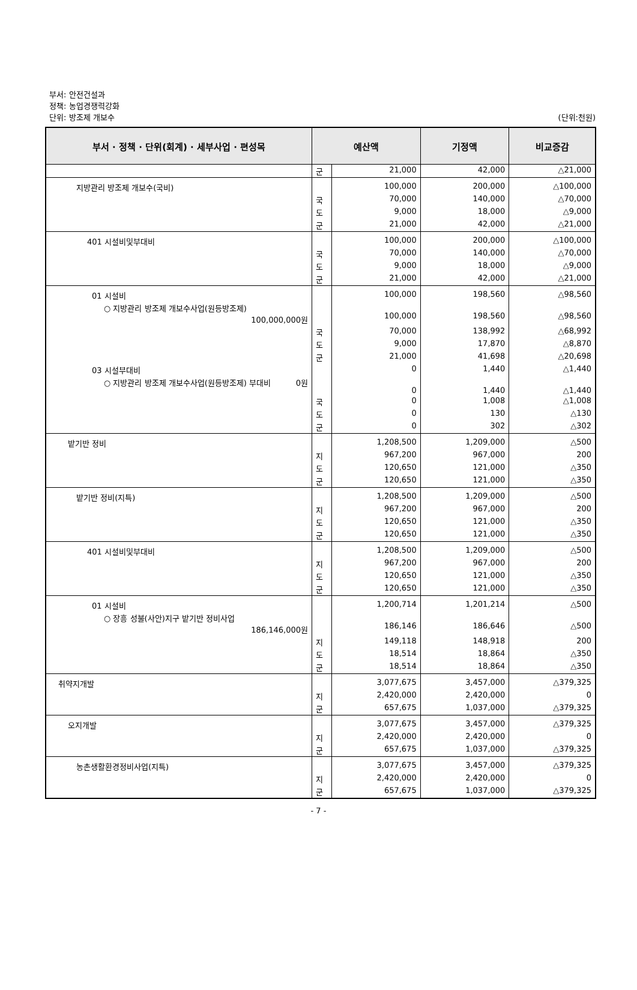부서: 안전건설과
정책: 농업경쟁력강화
단위: 방조제 개보수 (단위:천원)
| 부서 · 정책 · 단위(회계) · 세부사업 · 편성목 | 예산액 | | 기정액 | 비교증감 |
| --- | --- | --- | --- | --- |
| | 군 | 21,000 | 42,000 | △21,000 |
| 지방관리 방조제 개보수(국비) | | 100,000 | 200,000 | △100,000 |
| | 국 | 70,000 | 140,000 | △70,000 |
| | 도 | 9,000 | 18,000 | △9,000 |
| | 군 | 21,000 | 42,000 | △21,000 |
| 401 시설비및부대비 | | 100,000 | 200,000 | △100,000 |
| | 국 | 70,000 | 140,000 | △70,000 |
| | 도 | 9,000 | 18,000 | △9,000 |
| | 군 | 21,000 | 42,000 | △21,000 |
| 01 시설비 | | 100,000 | 198,560 | △98,560 |
| ○ 지방관리 방조제 개보수사업(원등방조제) 100,000,000원 | | 100,000 | 198,560 | △98,560 |
| | 국 | 70,000 | 138,992 | △68,992 |
| | 도 | 9,000 | 17,870 | △8,870 |
| | 군 | 21,000 | 41,698 | △20,698 |
| 03 시설부대비 | | 0 | 1,440 | △1,440 |
| ○ 지방관리 방조제 개보수사업(원등방조제) 부대비 0원 | | 0 | 1,440 | △1,440 |
| | 국 | 0 | 1,008 | △1,008 |
| | 도 | 0 | 130 | △130 |
| | 군 | 0 | 302 | △302 |
| 밭기반 정비 | | 1,208,500 | 1,209,000 | △500 |
| | 지 | 967,200 | 967,000 | 200 |
| | 도 | 120,650 | 121,000 | △350 |
| | 군 | 120,650 | 121,000 | △350 |
| 밭기반 정비(지특) | | 1,208,500 | 1,209,000 | △500 |
| | 지 | 967,200 | 967,000 | 200 |
| | 도 | 120,650 | 121,000 | △350 |
| | 군 | 120,650 | 121,000 | △350 |
| 401 시설비및부대비 | | 1,208,500 | 1,209,000 | △500 |
| | 지 | 967,200 | 967,000 | 200 |
| | 도 | 120,650 | 121,000 | △350 |
| | 군 | 120,650 | 121,000 | △350 |
| 01 시설비 | | 1,200,714 | 1,201,214 | △500 |
| ○ 장흥 성불(사안)지구 밭기반 정비사업 186,146,000원 | | 186,146 | 186,646 | △500 |
| | 지 | 149,118 | 148,918 | 200 |
| | 도 | 18,514 | 18,864 | △350 |
| | 군 | 18,514 | 18,864 | △350 |
| 취약지개발 | | 3,077,675 | 3,457,000 | △379,325 |
| | 지 | 2,420,000 | 2,420,000 | 0 |
| | 군 | 657,675 | 1,037,000 | △379,325 |
| 오지개발 | | 3,077,675 | 3,457,000 | △379,325 |
| | 지 | 2,420,000 | 2,420,000 | 0 |
| | 군 | 657,675 | 1,037,000 | △379,325 |
| 농촌생활환경정비사업(지특) | | 3,077,675 | 3,457,000 | △379,325 |
| | 지 | 2,420,000 | 2,420,000 | 0 |
| | 군 | 657,675 | 1,037,000 | △379,325 |
- 7 -